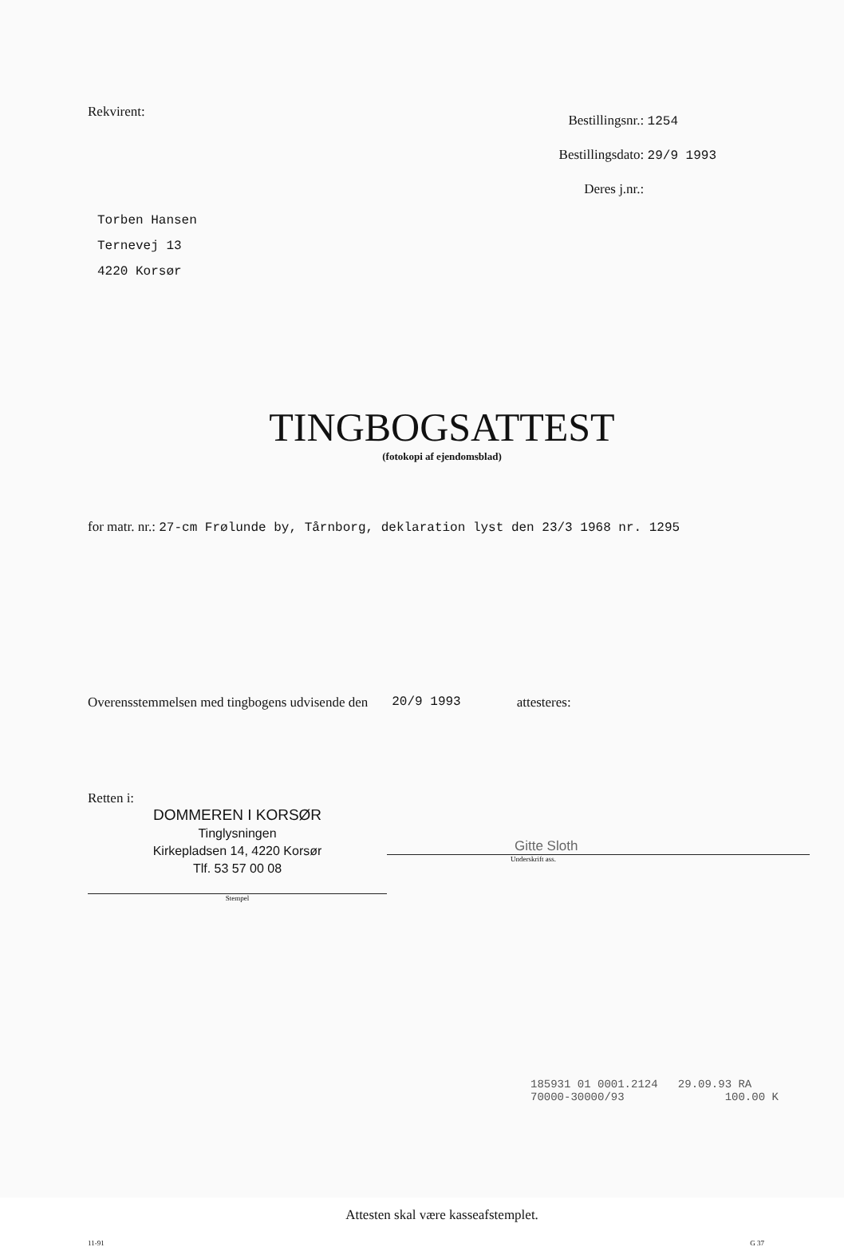Rekvirent:
Torben Hansen
Ternevej 13
4220 Korsør
Bestillingsnr.: 1254
Bestillingsdato: 29/9 1993
Deres j.nr.:
TINGBOGSATTEST
(fotokopi af ejendomsblad)
for matr. nr.: 27-cm Frølunde by, Tårnborg, deklaration lyst den 23/3 1968 nr. 1295
Overensstemmelsen med tingbogens udvisende den 20/9 1993 attesteres:
Retten i:
DOMMEREN I KORSØR
Tinglysningen
Kirkepladsen 14, 4220 Korsør
Tlf. 53 57 00 08
Stempel
Gitte Sloth
Underskrift ass.
185931 01 0001.2124 29.09.93 RA
70000-30000/93 100.00 K
Attesten skal være kasseafstemplet.
11-91 G 37